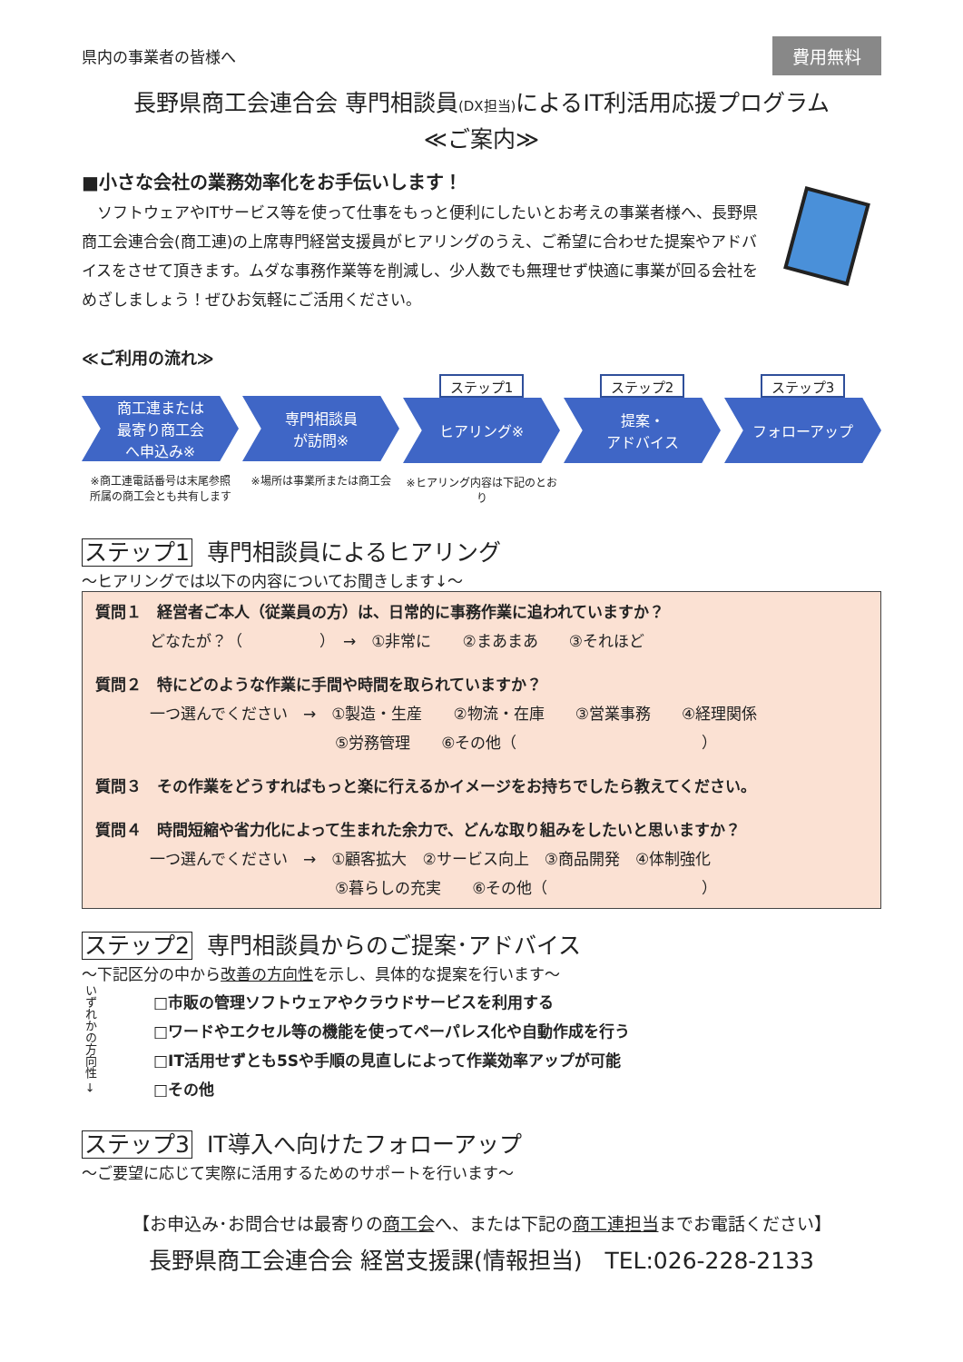県内の事業者の皆様へ
費用無料
長野県商工会連合会 専門相談員(DX担当) によるIT利活用応援プログラム
≪ご案内≫
■小さな会社の業務効率化をお手伝いします！
　ソフトウェアやITサービス等を使って仕事をもっと便利にしたいとお考えの事業者様へ、長野県商工会連合会(商工連)の上席専門経営支援員がヒアリングのうえ、ご希望に合わせた提案やアドバイスをさせて頂きます。ムダな事務作業等を削減し、少人数でも無理せず快適に事業が回る会社をめざしましょう！ぜひお気軽にご活用ください。
≪ご利用の流れ≫
商工連または
最寄り商工会
へ申込み※
※商工連電話番号は末尾参照
所属の商工会とも共有します
専門相談員
が訪問※
※場所は事業所または商工会
ステップ1
ヒアリング※
※ヒアリング内容は下記のとおり
ステップ2
提案・
アドバイス
ステップ3
フォローアップ
ステップ1 専門相談員によるヒアリング
～ヒアリングでは以下の内容についてお聞きします↓～
質問１　経営者ご本人（従業員の方）は、日常的に事務作業に追われていますか？
どなたが？（　　　　　）　→　①非常に　　②まあまあ　　③それほど
質問２　特にどのような作業に手間や時間を取られていますか？
一つ選んでください　→　①製造・生産　　②物流・在庫　　③営業事務　　④経理関係
　　　　　　　　　　　　⑤労務管理　　⑥その他（　　　　　　　　　　　　）
質問３　その作業をどうすればもっと楽に行えるかイメージをお持ちでしたら教えてください。
質問４　時間短縮や省力化によって生まれた余力で、どんな取り組みをしたいと思いますか？
一つ選んでください　→　①顧客拡大　②サービス向上　③商品開発　④体制強化
　　　　　　　　　　　　⑤暮らしの充実　　⑥その他（　　　　　　　　　　）
ステップ2 専門相談員からのご提案･アドバイス
～下記区分の中から改善の方向性を示し、具体的な提案を行います～
いずれかの方向性 →
□市販の管理ソフトウェアやクラウドサービスを利用する
□ワードやエクセル等の機能を使ってペーパレス化や自動作成を行う
□IT活用せずとも5Sや手順の見直しによって作業効率アップが可能
□その他
ステップ3 IT導入へ向けたフォローアップ
～ご要望に応じて実際に活用するためのサポートを行います～
【お申込み･お問合せは最寄りの商工会へ、または下記の商工連担当までお電話ください】
長野県商工会連合会 経営支援課(情報担当)　TEL:026-228-2133